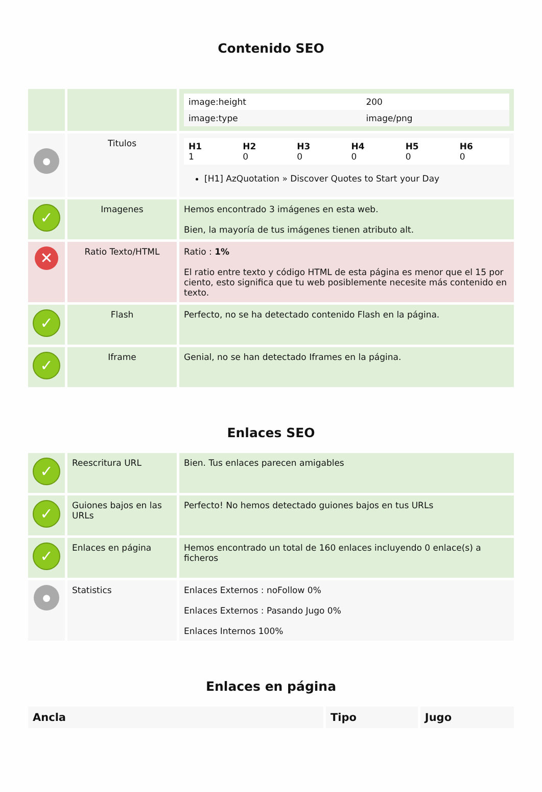Contenido SEO
| | | / image:height / 200 / / image:type / image/png / |
| ● | Titulos | / H1 1 / H2 0 / H3 0 / H4 0 / H5 0 / H6 0 / [H1] AzQuotation » Discover Quotes to Start your Day |
| ✓ | Imagenes | Hemos encontrado 3 imágenes en esta web. Bien, la mayoría de tus imágenes tienen atributo alt. |
| ✕ | Ratio Texto/HTML | Ratio : 1% El ratio entre texto y código HTML de esta página es menor que el 15 por ciento, esto significa que tu web posiblemente necesite más contenido en texto. |
| ✓ | Flash | Perfecto, no se ha detectado contenido Flash en la página. |
| ✓ | Iframe | Genial, no se han detectado Iframes en la página. |
Enlaces SEO
| ✓ | Reescritura URL | Bien. Tus enlaces parecen amigables |
| ✓ | Guiones bajos en las URLs | Perfecto! No hemos detectado guiones bajos en tus URLs |
| ✓ | Enlaces en página | Hemos encontrado un total de 160 enlaces incluyendo 0 enlace(s) a ficheros |
| ● | Statistics | Enlaces Externos : noFollow 0% Enlaces Externos : Pasando Jugo 0% Enlaces Internos 100% |
Enlaces en página
| Ancla | Tipo | Jugo |